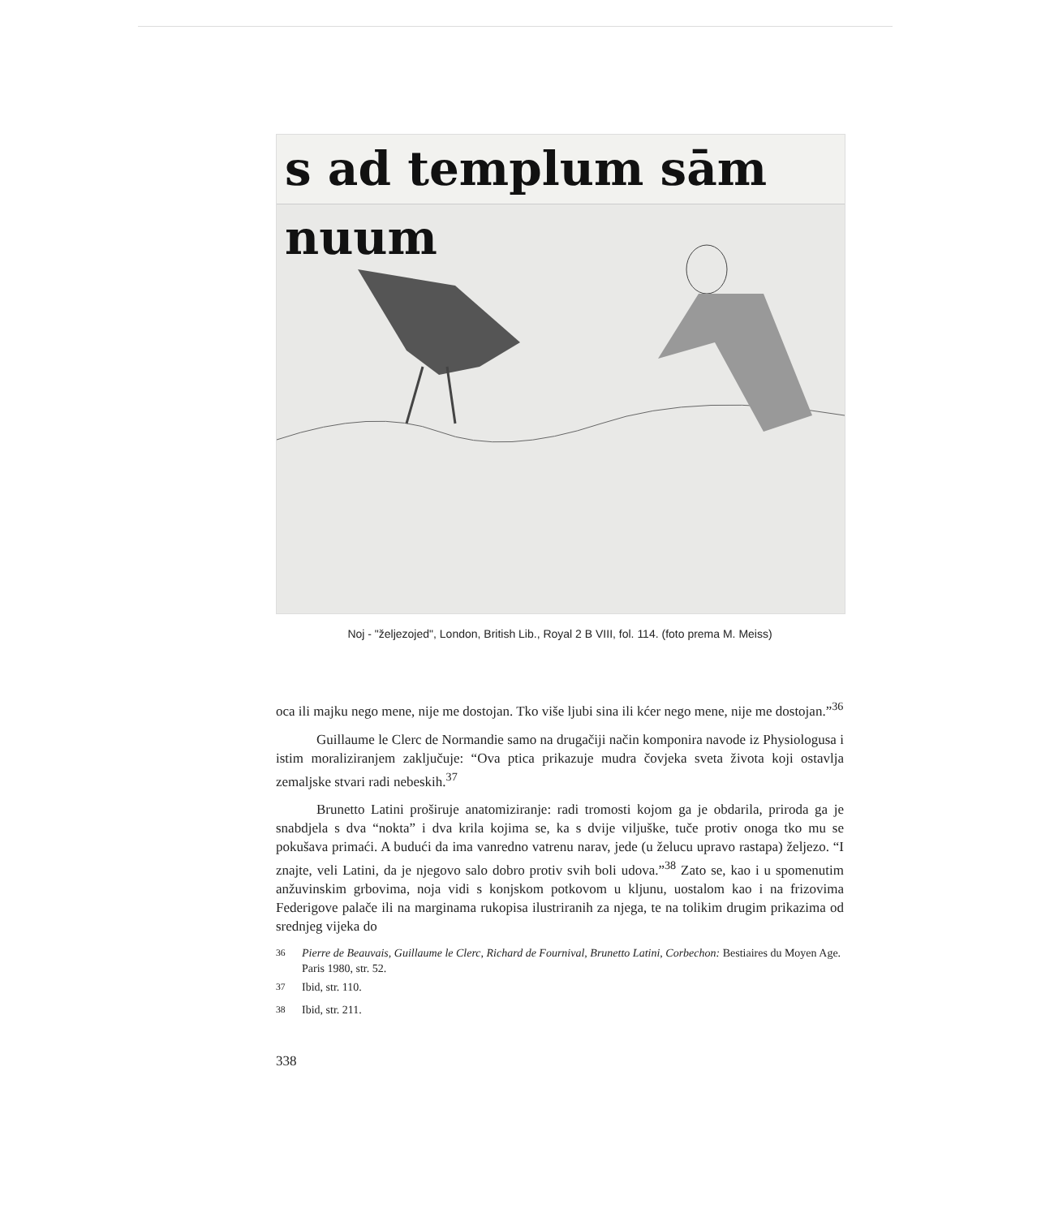s ad templum sām nuum
Noj - "željezojed", London, British Lib., Royal 2 B VIII, fol. 114. (foto prema M. Meiss)
oca ili majku nego mene, nije me dostojan. Tko više ljubi sina ili kćer nego mene, nije me dostojan.”<sup>36</sup>
Guillaume le Clerc de Normandie samo na drugačiji način komponira navode iz Physiologusa i istim moraliziranjem zaključuje: “Ova ptica prikazuje mudra čovjeka sveta života koji ostavlja zemaljske stvari radi nebeskih.<sup>37</sup>
Brunetto Latini proširuje anatomiziranje: radi tromosti kojom ga je obdarila, priroda ga je snabdjela s dva “nokta” i dva krila kojima se, ka s dvije viljuške, tuče protiv onoga tko mu se pokušava primaći. A budući da ima vanredno vatrenu narav, jede (u želucu upravo rastapa) željezo. “I znajte, veli Latini, da je njegovo salo dobro protiv svih boli udova.”<sup>38</sup> Zato se, kao i u spomenutim anžuvinskim grbovima, noja vidi s konjskom potkovom u kljunu, uostalom kao i na frizovima Federigove palače ili na marginama rukopisa ilustriranih za njega, te na tolikim drugim prikazima od srednjeg vijeka do
<sup>36</sup> Pierre de Beauvais, Guillaume le Clerc, Richard de Fournival, Brunetto Latini, Corbechon: Bestiaires du Moyen Age. Paris 1980, str. 52.
<sup>37</sup> Ibid, str. 110.
<sup>38</sup> Ibid, str. 211.
338